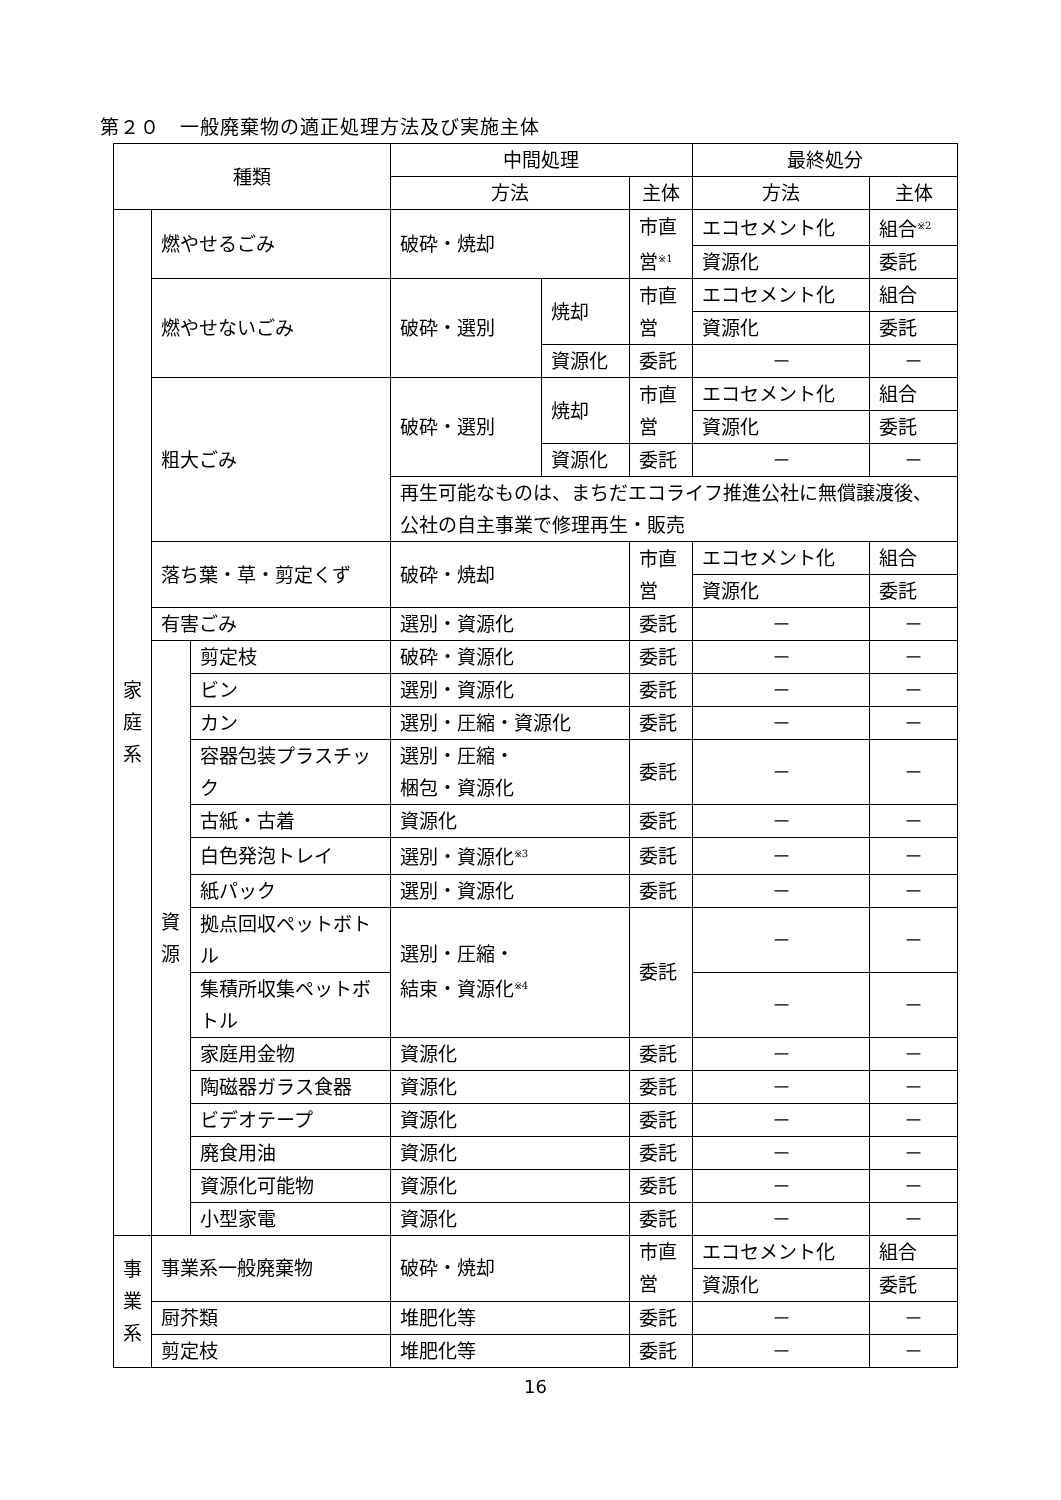第２０　一般廃棄物の適正処理方法及び実施主体
| 種類 | | | 中間処理 | | | 最終処分 | |
| --- | --- | --- | --- | --- | --- | --- | --- |
| | | | 方法 | | 主体 | 方法 | 主体 |
| 家 庭 系 | 燃やせるごみ | | 破砕・焼却 | | 市直営<sup>※1</sup> | エコセメント化 | 組合<sup>※2</sup> |
| | | | | | | 資源化 | 委託 |
| | 燃やせないごみ | | 破砕・選別 | 焼却 | 市直営 | エコセメント化 | 組合 |
| | | | | | | 資源化 | 委託 |
| | | | | 資源化 | 委託 | － | － |
| | 粗大ごみ | | 破砕・選別 | 焼却 | 市直営 | エコセメント化 | 組合 |
| | | | | | | 資源化 | 委託 |
| | | | | 資源化 | 委託 | － | － |
| | | | 再生可能なものは、まちだエコライフ推進公社に無償譲渡後、公社の自主事業で修理再生・販売 | | | | |
| | 落ち葉・草・剪定くず | | 破砕・焼却 | | 市直営 | エコセメント化 | 組合 |
| | | | | | | 資源化 | 委託 |
| | 有害ごみ | | 選別・資源化 | | 委託 | － | － |
| | 資 源 | 剪定枝 | 破砕・資源化 | | 委託 | － | － |
| | | ビン | 選別・資源化 | | 委託 | － | － |
| | | カン | 選別・圧縮・資源化 | | 委託 | － | － |
| | | 容器包装プラスチック | 選別・圧縮・ 梱包・資源化 | | 委託 | － | － |
| | | 古紙・古着 | 資源化 | | 委託 | － | － |
| | | 白色発泡トレイ | 選別・資源化<sup>※3</sup> | | 委託 | － | － |
| | | 紙パック | 選別・資源化 | | 委託 | － | － |
| | | 拠点回収ペットボトル | 選別・圧縮・ 結束・資源化<sup>※4</sup> | | 委託 | － | － |
| | | 集積所収集ペットボトル | | | | － | － |
| | | 家庭用金物 | 資源化 | | 委託 | － | － |
| | | 陶磁器ガラス食器 | 資源化 | | 委託 | － | － |
| | | ビデオテープ | 資源化 | | 委託 | － | － |
| | | 廃食用油 | 資源化 | | 委託 | － | － |
| | | 資源化可能物 | 資源化 | | 委託 | － | － |
| | | 小型家電 | 資源化 | | 委託 | － | － |
| 事 業 系 | 事業系一般廃棄物 | | 破砕・焼却 | | 市直営 | エコセメント化 | 組合 |
| | | | | | | 資源化 | 委託 |
| | 厨芥類 | | 堆肥化等 | | 委託 | － | － |
| | 剪定枝 | | 堆肥化等 | | 委託 | － | － |
16